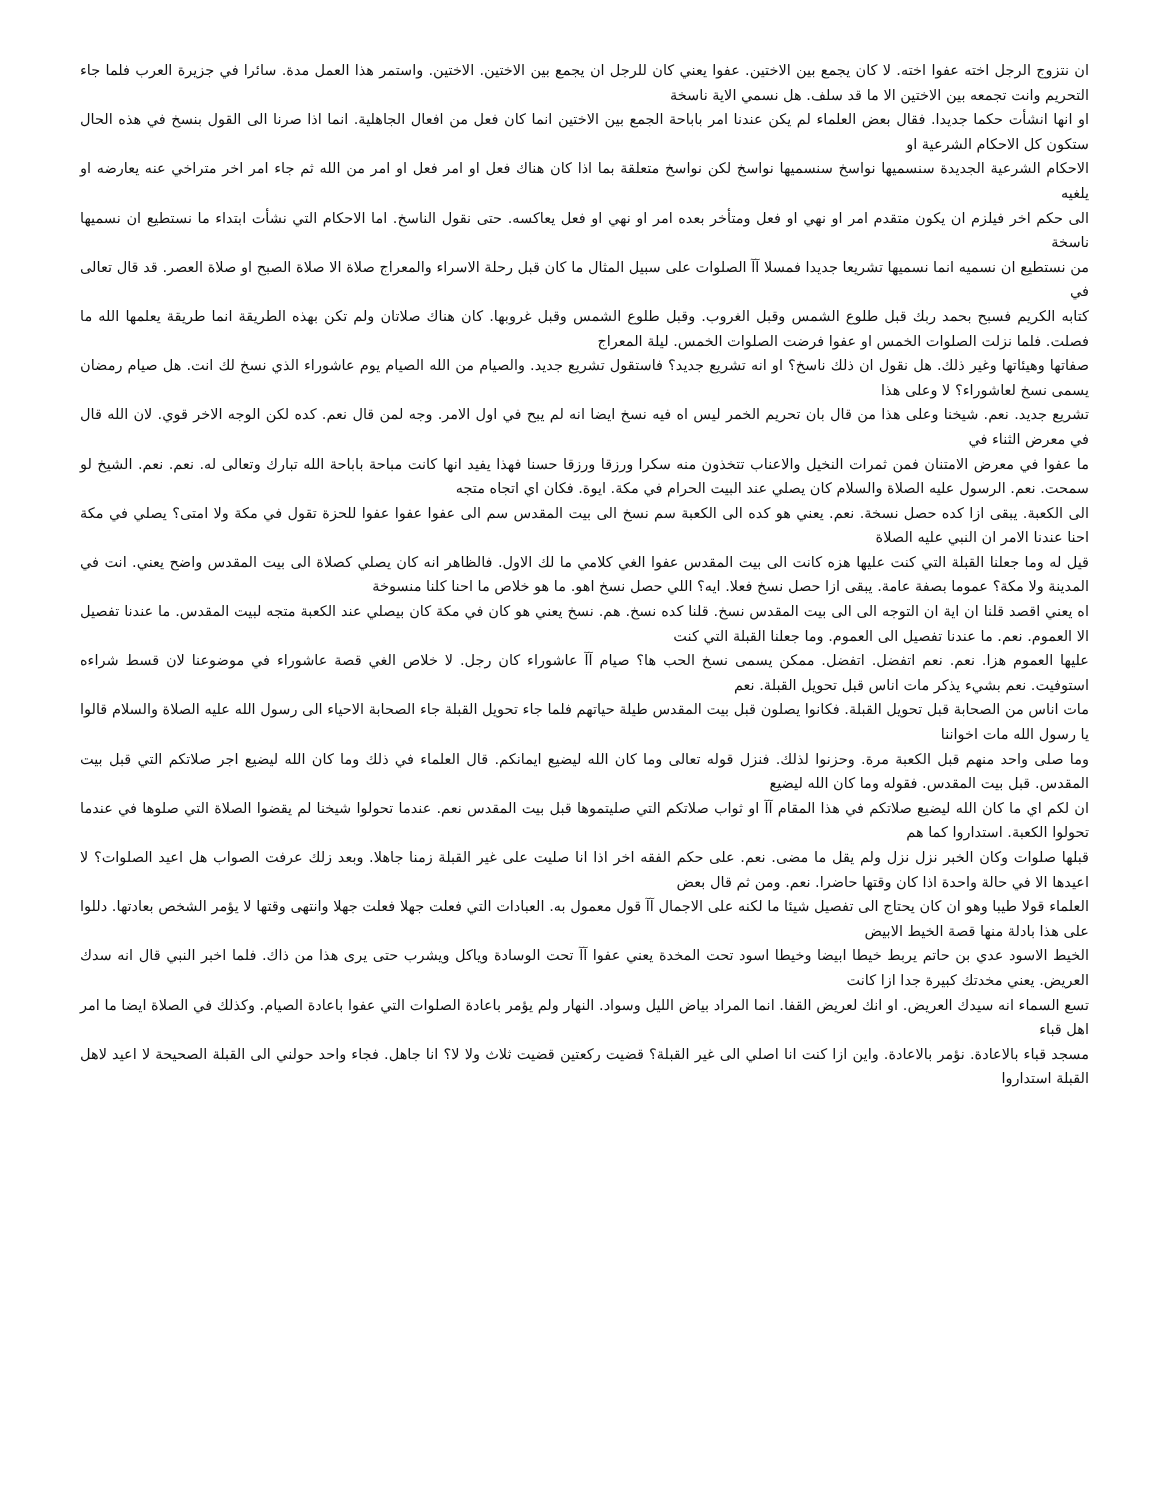ان نتزوج الرجل اخته عفوا اخته. لا كان يجمع بين الاختين. عفوا يعني كان للرجل ان يجمع بين الاختين. الاختين. واستمر هذا العمل مدة. سائرا في جزيرة العرب فلما جاء التحريم وانت تجمعه بين الاختين الا ما قد سلف. هل نسمي الاية ناسخة
او انها انشأت حكما جديدا. فقال بعض العلماء لم يكن عندنا امر باباحة الجمع بين الاختين انما كان فعل من افعال الجاهلية. انما اذا صرنا الى القول بنسخ في هذه الحال ستكون كل الاحكام الشرعية او
الاحكام الشرعية الجديدة سنسميها نواسخ سنسميها نواسخ لكن نواسخ متعلقة بما اذا كان هناك فعل او امر فعل او امر من الله ثم جاء امر اخر متراخي عنه يعارضه او يلغيه
الى حكم اخر فيلزم ان يكون متقدم امر او نهي او فعل ومتأخر بعده امر او نهي او فعل يعاكسه. حتى نقول الناسخ. اما الاحكام التي نشأت ابتداء ما نستطيع ان نسميها ناسخة
من نستطيع ان نسميه انما نسميها تشريعا جديدا فمسلا آآ الصلوات على سبيل المثال ما كان قبل رحلة الاسراء والمعراج صلاة الا صلاة الصبح او صلاة العصر. قد قال تعالى في
كتابه الكريم فسبح بحمد ربك قبل طلوع الشمس وقبل الغروب. وقبل طلوع الشمس وقبل غروبها. كان هناك صلاتان ولم تكن بهذه الطريقة انما طريقة يعلمها الله ما فصلت. فلما نزلت الصلوات الخمس او عفوا فرضت الصلوات الخمس. ليلة المعراج
صفاتها وهيئاتها وغير ذلك. هل نقول ان ذلك ناسخ؟ او انه تشريع جديد؟ فاستقول تشريع جديد. والصيام من الله الصيام يوم عاشوراء الذي نسخ لك انت. هل صيام رمضان يسمى نسخ لعاشوراء؟ لا وعلى هذا
تشريع جديد. نعم. شيخنا وعلى هذا من قال بان تحريم الخمر ليس اه فيه نسخ ايضا انه لم يبح في اول الامر. وجه لمن قال نعم. كده لكن الوجه الاخر قوي. لان الله قال في معرض الثناء في
ما عفوا في معرض الامتنان فمن ثمرات النخيل والاعناب تتخذون منه سكرا ورزقا ورزقا حسنا فهذا يفيد انها كانت مباحة باباحة الله تبارك وتعالى له. نعم. نعم. الشيخ لو سمحت. نعم. الرسول عليه الصلاة والسلام كان يصلي عند البيت الحرام في مكة. ايوة. فكان اي اتجاه متجه
الى الكعبة. يبقى ازا كده حصل نسخة. نعم. يعني هو كده الى الكعبة سم نسخ الى بيت المقدس سم الى عفوا عفوا عفوا للحزة تقول في مكة ولا امتى؟ يصلي في مكة احنا عندنا الامر ان النبي عليه الصلاة
قيل له وما جعلنا القبلة التي كنت عليها هزه كانت الى بيت المقدس عفوا الغي كلامي ما لك الاول. فالظاهر انه كان يصلي كصلاة الى بيت المقدس واضح يعني. انت في المدينة ولا مكة؟ عموما بصفة عامة. يبقى ازا حصل نسخ فعلا. ايه؟ اللي حصل نسخ اهو. ما هو خلاص ما احنا كلنا منسوخة
اه يعني اقصد قلنا ان اية ان التوجه الى الى بيت المقدس نسخ. قلنا كده نسخ. هم. نسخ يعني هو كان في مكة كان بيصلي عند الكعبة متجه لبيت المقدس. ما عندنا تفصيل الا العموم. نعم. ما عندنا تفصيل الى العموم. وما جعلنا القبلة التي كنت
عليها العموم هزا. نعم. نعم اتفضل. اتفضل. ممكن يسمى نسخ الحب ها؟ صيام آآ عاشوراء كان رجل. لا خلاص الغي قصة عاشوراء في موضوعنا لان قسط شراءه استوفيت. نعم بشيء يذكر مات اناس قبل تحويل القبلة. نعم
مات اناس من الصحابة قبل تحويل القبلة. فكانوا يصلون قبل بيت المقدس طيلة حياتهم فلما جاء تحويل القبلة جاء الصحابة الاحياء الى رسول الله عليه الصلاة والسلام قالوا يا رسول الله مات اخواننا
وما صلى واحد منهم قبل الكعبة مرة. وحزنوا لذلك. فنزل قوله تعالى وما كان الله ليضيع ايمانكم. قال العلماء في ذلك وما كان الله ليضيع اجر صلاتكم التي قبل بيت المقدس. قبل بيت المقدس. فقوله وما كان الله ليضيع
ان لكم اي ما كان الله ليضيع صلاتكم في هذا المقام آآ او ثواب صلاتكم التي صليتموها قبل بيت المقدس نعم. عندما تحولوا شيخنا لم يقضوا الصلاة التي صلوها في عندما تحولوا الكعبة. استداروا كما هم
قبلها صلوات وكان الخبر نزل نزل ولم يقل ما مضى. نعم. على حكم الفقه اخر اذا انا صليت على غير القبلة زمنا جاهلا. وبعد زلك عرفت الصواب هل اعيد الصلوات؟ لا اعيدها الا في حالة واحدة اذا كان وقتها حاضرا. نعم. ومن ثم قال بعض
العلماء قولا طيبا وهو ان كان يحتاج الى تفصيل شيئا ما لكنه على الاجمال آآ قول معمول به. العبادات التي فعلت جهلا فعلت جهلا وانتهى وقتها لا يؤمر الشخص بعادتها. دللوا على هذا بادلة منها قصة الخيط الابيض
الخيط الاسود عدي بن حاتم يربط خيطا ابيضا وخيطا اسود تحت المخدة يعني عفوا آآ تحت الوسادة وياكل ويشرب حتى يرى هذا من ذاك. فلما اخبر النبي قال انه سدك العريض. يعني مخدتك كبيرة جدا ازا كانت
تسع السماء انه سيدك العريض. او انك لعريض القفا. انما المراد بياض الليل وسواد. النهار ولم يؤمر باعادة الصلوات التي عفوا باعادة الصيام. وكذلك في الصلاة ايضا ما امر اهل قباء
مسجد قباء بالاعادة. نؤمر بالاعادة. واين ازا كنت انا اصلي الى غير القبلة؟ قضيت ركعتين قضيت ثلاث ولا لا؟ انا جاهل. فجاء واحد حولني الى القبلة الصحيحة لا اعيد لاهل القبلة استداروا